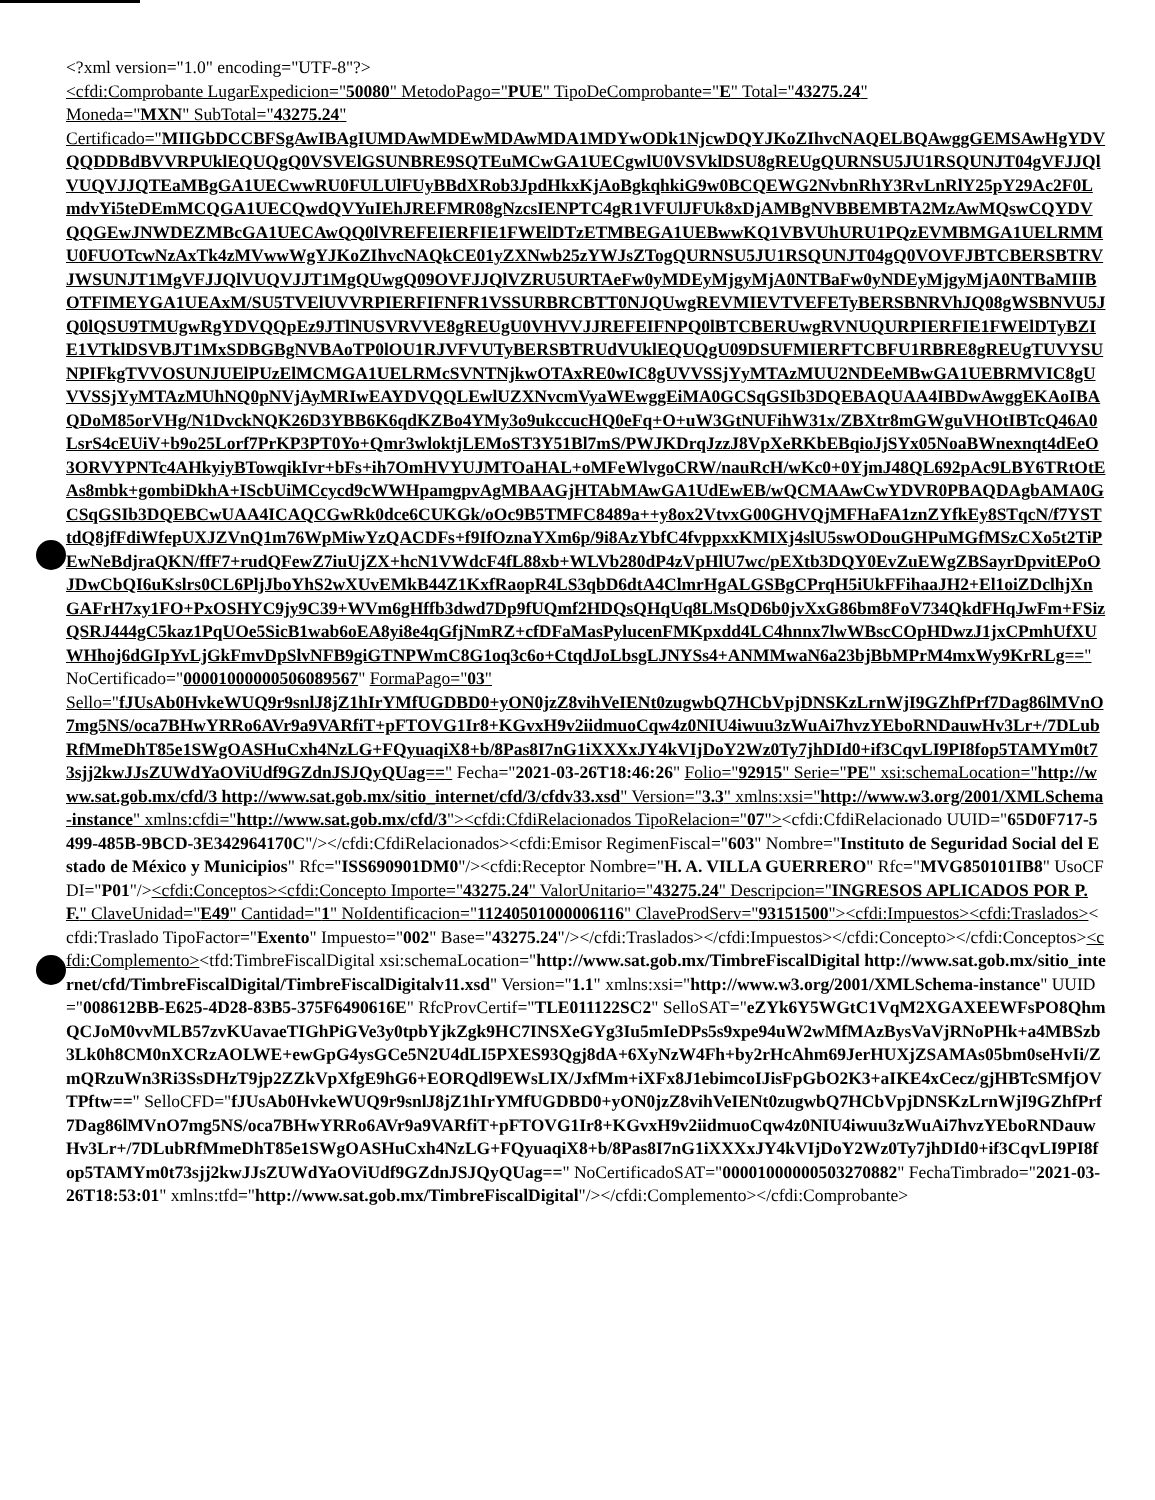<?xml version="1.0" encoding="UTF-8"?>
<cfdi:Comprobante LugarExpedicion="50080" MetodoPago="PUE" TipoDeComprobante="E" Total="43275.24"
Moneda="MXN" SubTotal="43275.24"
Certificado="MIIGbDCCBFSgAwIBAgIUMDAwMDEwMDAwMDA1MDYwODk1NjcwDQYJKoZIhvcNAQELBQAwggGEMSAwHgYDVQQDDBdBVVRPUklEQUQgQ0VSVElGSUNBRE9SQTEuMCwGA1UECgwlU0VSVklDSU8gREUgQURNSU5JU1RSQUNJT04gVFJJQlVUQVJJQTEaMBgGA1UECwwRU0FULUlFUyBBdXRob3JpdHkxKjAoBgkqhkiG9w0BCQEWG2NvbnRhY3RvLnRlY25pY29Ac2F0LmdvYi5teDEmMCQGA1UECQwdQVYuIEhJREFMR08gNzcsIENPTC4gR1VFUlJFUk8xDjAMBgNVBBEMBTA2MzAwMQswCQYDVQQGEwJNWDEZMBcGA1UECAwQQ0lVREFEIERFIE1FWElDTzETMBEGA1UEBwwKQ1VBVUhURU1PQzEVMBMGA1UELRMMU0FUOTcwNzAxTk4zMVwwWgYJKoZIhvcNAQkCE01yZXNwb25zYWJsZTogQURNSU5JU1RSQUNJT04gQ0VOVFJBTCBERSBTRVJWSUNJT1MgVFJJQlVUQVJJT1MgQUwgQ09OVFJJQlVZRU5URTAeFw0yMDEyMjgyMjA0NTBaFw0yNDEyMjgyMjA0NTBaMIIBOTFIMEYGA1UEAxM/SU5TVElUVVRPIERFIFNFR1VSSURBRCBTT0NJQUwgREVMIEVTVEFETyBERSBNRVhJQ08gWSBNVU5JQ0lQSU9TMUgwRgYDVQQpEz9JTlNUSVRVVE8gREUgU0VHVVJJREFEIFNPQ0lBTCBERUwgRVNUQURPIERFIE1FWElDTyBZIE1VTklDSVBJT1MxSDBGBgNVBAoTP0lOU1RJVFVUTyBERSBTRUdVUklEQUQgU09DSUFMIERFTCBFU1RBRE8gREUgTUVYSUNPIFkgTVVOSUNJUElPUzElMCMGA1UELRMcSVNTNjkwOTAxRE0wIC8gUVVSSjYyMTAzMUU2NDEeMBwGA1UEBRMVIC8gUVVSSjYyMTAzMUhNQ0pNVjAyMRIwEAYDVQQLEwlUZXNvcmVyaWEwggEiMA0GCSqGSIb3DQEBAQUAA4IBDwAwggEKAoIBAQDoM85orVHg/N1DvckNQK26D3YBB6K6qdKZBo4YMy3o9ukccucHQ0eFq+O+uW3GtNUFihW31x/ZBXtr8mGWguVHOtIBTcQ46A0LsrS4cEUiV+b9o25Lorf7PrKP3PT0Yo+Qmr3wloktjLEMoST3Y51Bl7mS/PWJKDrqJzzJ8VpXeRKbEBqioJjSYx05NoaBWnexnqt4dEeO3ORVYPNTc4AHkyiyBTowqikIvr+bFs+ih7OmHVYUJMTOaHAL+oMFeWlvgoCRW/nauRcH/wKc0+0YjmJ48QL692pAc9LBY6TRtOtEAs8mbk+gombiDkhA+IScbUiMCcycd9cWWHpamgpvAgMBAAGjHTAbMAwGA1UdEwEB/wQCMAAwCwYDVR0PBAQDAgbAMA0GCSqGSIb3DQEBCwUAA4ICAQCGwRk0dce6CUKGk/oOc9B5TMFC8489a++y8ox2VtvxG00GHVQjMFHaFA1znZYfkEy8STqcN/f7YSTtdQ8jfFdiWfepUXJZVnQ1m76WpMiwYzQACDFs+f9IfOznaYXm6p/9i8AzYbfC4fvppxxKMIXj4slU5swODouGHPuMGfMSzCXo5t2TiPEwNeBdjraQKN/ffF7+rudQFewZ7iuUjZX+hcN1VWdcF4fL88xb+WLVb280dP4zVpHlU7wc/pEXtb3DQY0EvZuEWgZBSayrDpvitEPoOJDwCbQI6uKslrs0CL6PljJboYhS2wXUvEMkB44Z1KxfRaopR4LS3qbD6dtA4ClmrHgALGSBgCPrqH5iUkFFihaaJH2+El1oiZDclhjXnGAFrH7xy1FO+PxOSHYC9jy9C39+WVm6gHffb3dwd7Dp9fUQmf2HDQsQHqUq8LMsQD6b0jvXxG86bm8FoV734QkdFHqJwFm+FSizQSRJ444gC5kaz1PqUOe5SicB1wab6oEA8yi8e4qGfjNmRZ+cfDFaMasPylucenFMKpxdd4LC4hnnx7lwWBscCOpHDwzJ1jxCPmhUfXUWHhoj6dGIpYvLjGkFmvDpSlvNFB9giGTNPWmC8G1oq3c6o+CtqdJoLbsgLJNYSs4+ANMMwaN6a23bjBbMPrM4mxWy9KrRLg==" NoCertificado="00001000000506089567" FormaPago="03"
Sello="fJUsAb0HvkeWUQ9r9snlJ8jZ1hIrYMfUGDBD0+yON0jzZ8vihVeIENt0zugwbQ7HCbVpjDNSKzLrnWjI9GZhfPrf7Dag86lMVnO7mg5NS/oca7BHwYRRo6AVr9a9VARfiT+pFTOVG1Ir8+KGvxH9v2iidmuoCqw4z0NIU4iwuu3zWuAi7hvzYEboRNDauwHv3Lr+/7DLubRfMmeDhT85e1SWgOASHuCxh4NzLG+FQyuaqiX8+b/8Pas8I7nG1iXXXxJY4kVIjDoY2Wz0Ty7jhDId0+if3CqvLI9PI8fop5TAMYm0t73sjj2kwJJsZUWdYaOViUdf9GZdnJSJQyQUag==" Fecha="2021-03-26T18:46:26" Folio="92915" Serie="PE" xsi:schemaLocation="http://www.sat.gob.mx/cfd/3 http://www.sat.gob.mx/sitio_internet/cfd/3/cfdv33.xsd" Version="3.3" xmlns:xsi="http://www.w3.org/2001/XMLSchema-instance" xmlns:cfdi="http://www.sat.gob.mx/cfd/3"><cfdi:CfdiRelacionados TipoRelacion="07"><cfdi:CfdiRelacionado UUID="65D0F717-5499-485B-9BCD-3E342964170C"/></cfdi:CfdiRelacionados><cfdi:Emisor RegimenFiscal="603" Nombre="Instituto de Seguridad Social del Estado de México y Municipios" Rfc="ISS690901DM0"/><cfdi:Receptor Nombre="H. A. VILLA GUERRERO" Rfc="MVG850101IB8" UsoCFDI="P01"/><cfdi:Conceptos><cfdi:Concepto Importe="43275.24" ValorUnitario="43275.24" Descripcion="INGRESOS APLICADOS POR P.F." ClaveUnidad="E49" Cantidad="1" NoIdentificacion="11240501000006116" ClaveProdServ="93151500"><cfdi:Impuestos><cfdi:Traslados><cfdi:Traslado TipoFactor="Exento" Impuesto="002" Base="43275.24"/></cfdi:Traslados></cfdi:Impuestos></cfdi:Concepto></cfdi:Conceptos><cfdi:Complemento><tfd:TimbreFiscalDigital xsi:schemaLocation="http://www.sat.gob.mx/TimbreFiscalDigital http://www.sat.gob.mx/sitio_internet/cfd/TimbreFiscalDigital/TimbreFiscalDigitalv11.xsd" Version="1.1" xmlns:xsi="http://www.w3.org/2001/XMLSchema-instance" UUID="008612BB-E625-4D28-83B5-375F6490616E" RfcProvCertif="TLE011122SC2" SelloSAT="eZYk6Y5WGtC1VqM2XGAXEEWFsPO8QhmQCJoM0vvMLB57zvKUavaeTIGhPiGVe3y0tpbYjkZgk9HC7INSXeGYg3Iu5mIeDPs5s9xpe94uW2wMfMAzBysVaVjRNoPHk+a4MBSzb3Lk0h8CM0nXCRzAOLWE+ewGpG4ysGCe5N2U4dLI5PXES93Qgj8dA+6XyNzW4Fh+by2rHcAhm69JerHUXjZSAMAs05bm0seHvIi/ZmQRzuWn3Ri3SsDHzT9jp2ZZkVpXfgE9hG6+EORQdl9EWsLIX/JxfMm+iXFx8J1ebimcoIJisFpGbO2K3+aIKE4xCecz/gjHBTcSMfjOVTPftw==" SelloCFD="fJUsAb0HvkeWUQ9r9snlJ8jZ1hIrYMfUGDBD0+yON0jzZ8vihVeIENt0zugwbQ7HCbVpjDNSKzLrnWjI9GZhfPrf7Dag86lMVnO7mg5NS/oca7BHwYRRo6AVr9a9VARfiT+pFTOVG1Ir8+KGvxH9v2iidmuoCqw4z0NIU4iwuu3zWuAi7hvzYEboRNDauwHv3Lr+/7DLubRfMmeDhT85e1SWgOASHuCxh4NzLG+FQyuaqiX8+b/8Pas8I7nG1iXXXxJY4kVIjDoY2Wz0Ty7jhDId0+if3CqvLI9PI8fop5TAMYm0t73sjj2kwJJsZUWdYaOViUdf9GZdnJSJQyQUag==" NoCertificadoSAT="00001000000503270882" FechaTimbrado="2021-03-26T18:53:01" xmlns:tfd="http://www.sat.gob.mx/TimbreFiscalDigital"/></cfdi:Complemento></cfdi:Comprobante>